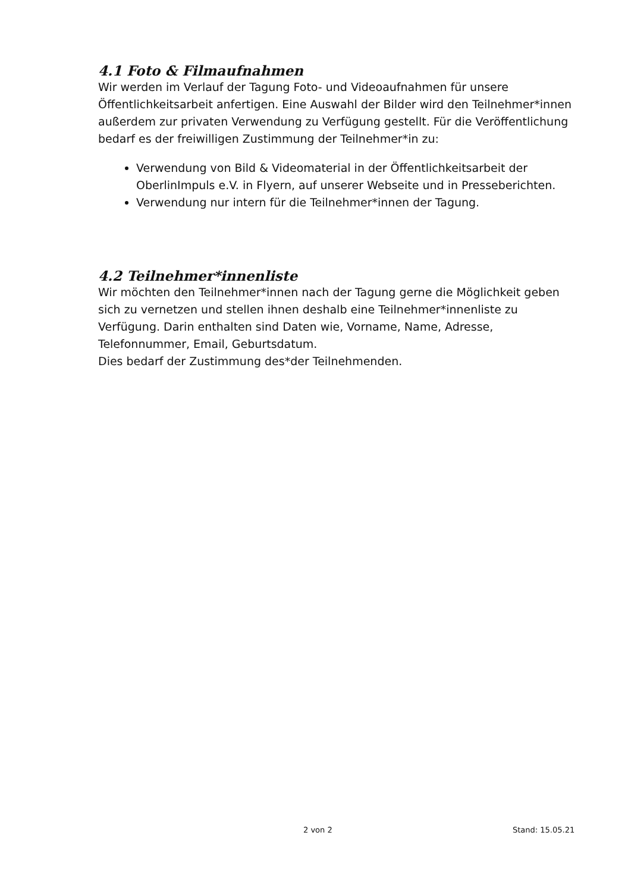4.1 Foto & Filmaufnahmen
Wir werden im Verlauf der Tagung Foto- und Videoaufnahmen für unsere Öffentlichkeitsarbeit anfertigen. Eine Auswahl der Bilder wird den Teilnehmer*innen außerdem zur privaten Verwendung zu Verfügung gestellt. Für die Veröffentlichung bedarf es der freiwilligen Zustimmung der Teilnehmer*in zu:
Verwendung von Bild & Videomaterial in der Öffentlichkeitsarbeit der OberlinImpuls e.V. in Flyern, auf unserer Webseite und in Presseberichten.
Verwendung nur intern für die Teilnehmer*innen der Tagung.
4.2 Teilnehmer*innenliste
Wir möchten den Teilnehmer*innen nach der Tagung gerne die Möglichkeit geben sich zu vernetzen und stellen ihnen deshalb eine Teilnehmer*innenliste zu Verfügung. Darin enthalten sind Daten wie, Vorname, Name, Adresse, Telefonnummer, Email, Geburtsdatum.
Dies bedarf der Zustimmung des*der Teilnehmenden.
2 von 2 Stand: 15.05.21